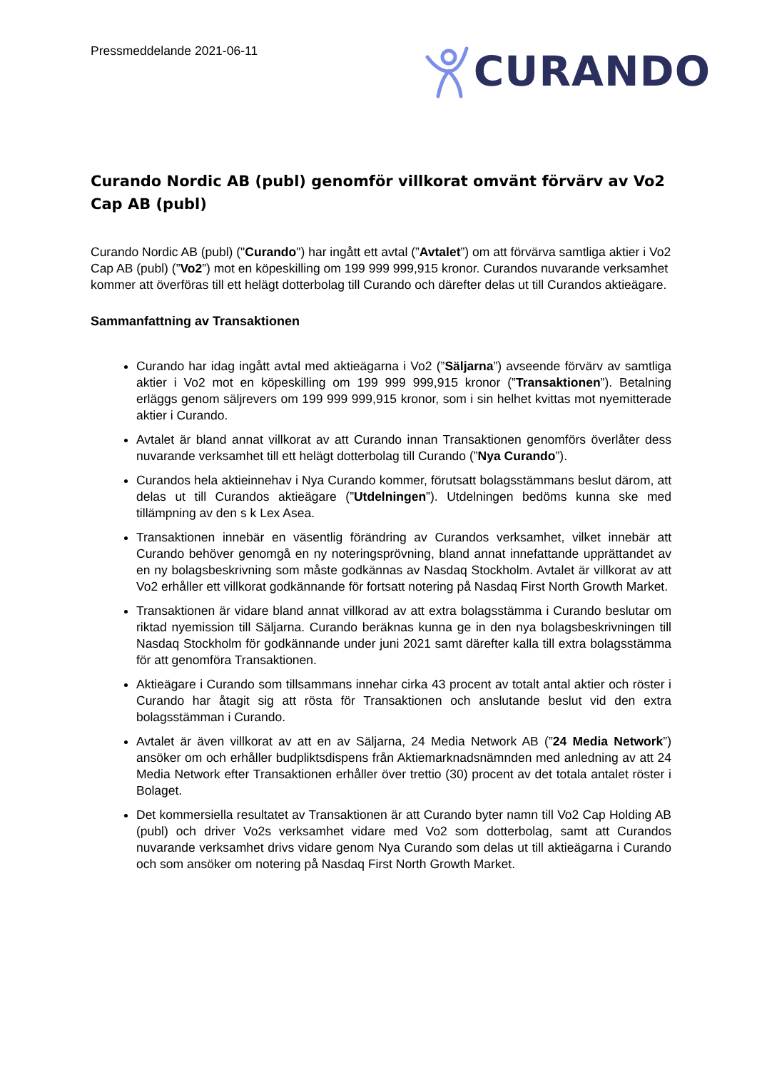Pressmeddelande 2021-06-11
CURANDO
Curando Nordic AB (publ) genomför villkorat omvänt förvärv av Vo2 Cap AB (publ)
Curando Nordic AB (publ) ("Curando") har ingått ett avtal (”Avtalet”) om att förvärva samtliga aktier i Vo2 Cap AB (publ) (”Vo2”) mot en köpeskilling om 199 999 999,915 kronor. Curandos nuvarande verksamhet kommer att överföras till ett helägt dotterbolag till Curando och därefter delas ut till Curandos aktieägare.
Sammanfattning av Transaktionen
Curando har idag ingått avtal med aktieägarna i Vo2 (”Säljarna”) avseende förvärv av samtliga aktier i Vo2 mot en köpeskilling om 199 999 999,915 kronor (”Transaktionen”). Betalning erläggs genom säljrevers om 199 999 999,915 kronor, som i sin helhet kvittas mot nyemitterade aktier i Curando.
Avtalet är bland annat villkorat av att Curando innan Transaktionen genomförs överlåter dess nuvarande verksamhet till ett helägt dotterbolag till Curando (”Nya Curando”).
Curandos hela aktieinnehav i Nya Curando kommer, förutsatt bolagsstämmans beslut därom, att delas ut till Curandos aktieägare (”Utdelningen”). Utdelningen bedöms kunna ske med tillämpning av den s k Lex Asea.
Transaktionen innebär en väsentlig förändring av Curandos verksamhet, vilket innebär att Curando behöver genomgå en ny noteringsprövning, bland annat innefattande upprättandet av en ny bolagsbeskrivning som måste godkännas av Nasdaq Stockholm. Avtalet är villkorat av att Vo2 erhåller ett villkorat godkännande för fortsatt notering på Nasdaq First North Growth Market.
Transaktionen är vidare bland annat villkorad av att extra bolagsstämma i Curando beslutar om riktad nyemission till Säljarna. Curando beräknas kunna ge in den nya bolagsbeskrivningen till Nasdaq Stockholm för godkännande under juni 2021 samt därefter kalla till extra bolagsstämma för att genomföra Transaktionen.
Aktieägare i Curando som tillsammans innehar cirka 43 procent av totalt antal aktier och röster i Curando har åtagit sig att rösta för Transaktionen och anslutande beslut vid den extra bolagsstämman i Curando.
Avtalet är även villkorat av att en av Säljarna, 24 Media Network AB (”24 Media Network”) ansöker om och erhåller budpliktsdispens från Aktiemarknadsnämnden med anledning av att 24 Media Network efter Transaktionen erhåller över trettio (30) procent av det totala antalet röster i Bolaget.
Det kommersiella resultatet av Transaktionen är att Curando byter namn till Vo2 Cap Holding AB (publ) och driver Vo2s verksamhet vidare med Vo2 som dotterbolag, samt att Curandos nuvarande verksamhet drivs vidare genom Nya Curando som delas ut till aktieägarna i Curando och som ansöker om notering på Nasdaq First North Growth Market.